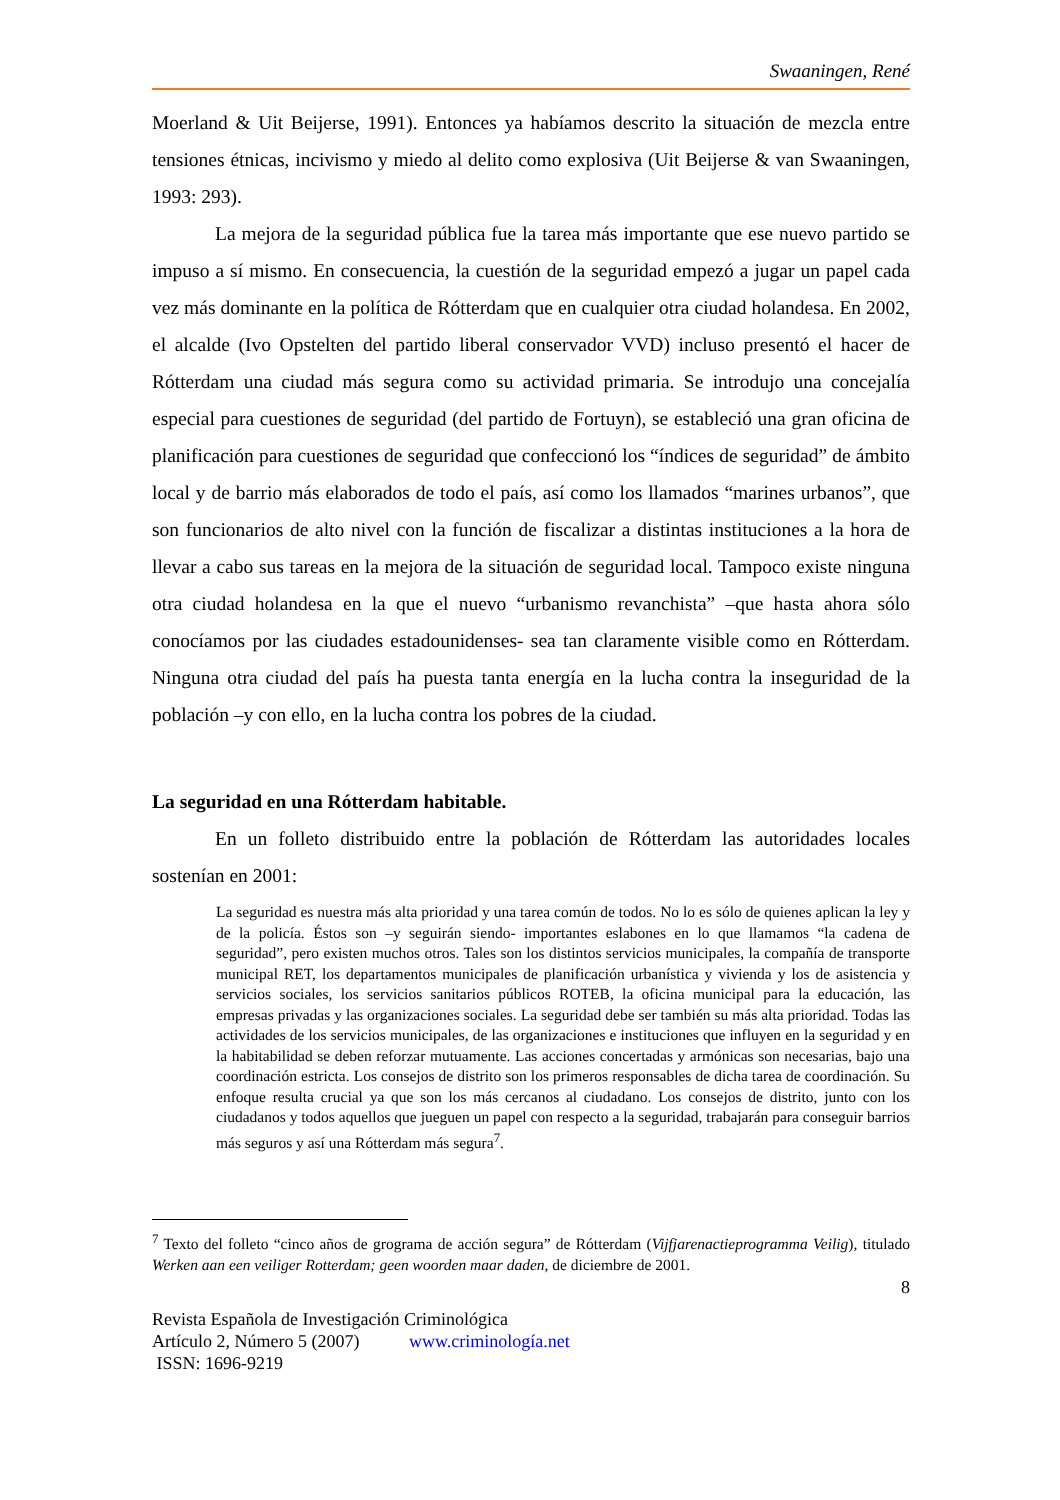Swaaningen, René
Moerland & Uit Beijerse, 1991). Entonces ya habíamos descrito la situación de mezcla entre tensiones étnicas, incivismo y miedo al delito como explosiva (Uit Beijerse & van Swaaningen, 1993: 293).
La mejora de la seguridad pública fue la tarea más importante que ese nuevo partido se impuso a sí mismo. En consecuencia, la cuestión de la seguridad empezó a jugar un papel cada vez más dominante en la política de Rótterdam que en cualquier otra ciudad holandesa. En 2002, el alcalde (Ivo Opstelten del partido liberal conservador VVD) incluso presentó el hacer de Rótterdam una ciudad más segura como su actividad primaria. Se introdujo una concejalía especial para cuestiones de seguridad (del partido de Fortuyn), se estableció una gran oficina de planificación para cuestiones de seguridad que confeccionó los “índices de seguridad” de ámbito local y de barrio más elaborados de todo el país, así como los llamados “marines urbanos”, que son funcionarios de alto nivel con la función de fiscalizar a distintas instituciones a la hora de llevar a cabo sus tareas en la mejora de la situación de seguridad local. Tampoco existe ninguna otra ciudad holandesa en la que el nuevo “urbanismo revanchista” –que hasta ahora sólo conocíamos por las ciudades estadounidenses- sea tan claramente visible como en Rótterdam. Ninguna otra ciudad del país ha puesta tanta energía en la lucha contra la inseguridad de la población –y con ello, en la lucha contra los pobres de la ciudad.
La seguridad en una Rótterdam habitable.
En un folleto distribuido entre la población de Rótterdam las autoridades locales sostenían en 2001:
La seguridad es nuestra más alta prioridad y una tarea común de todos. No lo es sólo de quienes aplican la ley y de la policía. Éstos son –y seguirán siendo- importantes eslabones en lo que llamamos “la cadena de seguridad”, pero existen muchos otros. Tales son los distintos servicios municipales, la compañía de transporte municipal RET, los departamentos municipales de planificación urbanística y vivienda y los de asistencia y servicios sociales, los servicios sanitarios públicos ROTEB, la oficina municipal para la educación, las empresas privadas y las organizaciones sociales. La seguridad debe ser también su más alta prioridad. Todas las actividades de los servicios municipales, de las organizaciones e instituciones que influyen en la seguridad y en la habitabilidad se deben reforzar mutuamente. Las acciones concertadas y armónicas son necesarias, bajo una coordinación estricta. Los consejos de distrito son los primeros responsables de dicha tarea de coordinación. Su enfoque resulta crucial ya que son los más cercanos al ciudadano. Los consejos de distrito, junto con los ciudadanos y todos aquellos que jueguen un papel con respecto a la seguridad, trabajarán para conseguir barrios más seguros y así una Rótterdam más segura<sup>7</sup>.
<sup>7</sup> Texto del folleto “cinco años de grograma de acción segura” de Rótterdam (Vijfjarenactieprogramma Veilig), titulado Werken aan een veiliger Rotterdam; geen woorden maar daden, de diciembre de 2001.
8
Revista Española de Investigación Criminológica
Artículo 2, Número 5 (2007) www.criminología.net
ISSN: 1696-9219